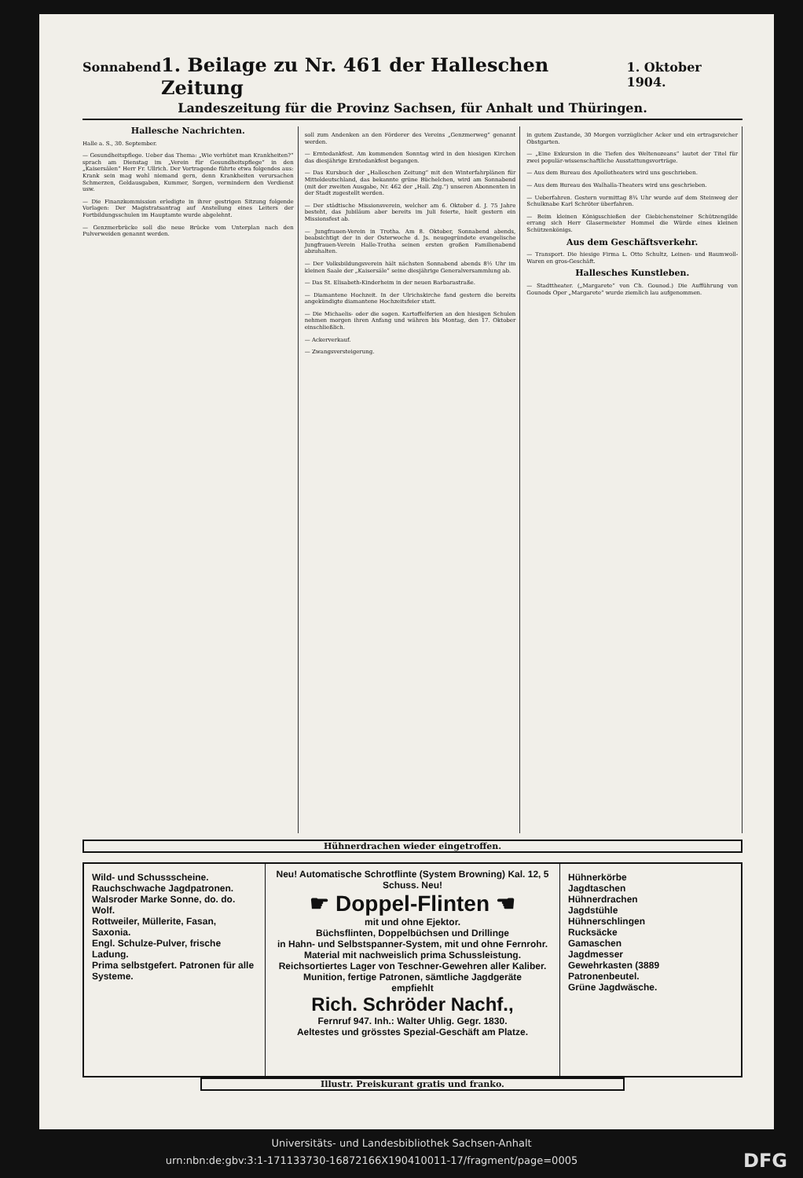Sonnabend 1. Beilage zu Nr. 461 der Halleschen Zeitung 1. Oktober 1904.
Landeszeitung für die Provinz Sachsen, für Anhalt und Thüringen.
Hallesche Nachrichten.
Halle a. S., 30. September.
— Gesundheitspflege. Ueber das Thema: „Wie verhütet man Krankheiten?“ sprach am Dienstag im „Verein für Gesundheitspflege“ in den „Kaisersälen“ Herr Fr. Ullrich. Der Vortragende führte etwa folgendes aus: Krank sein mag wohl niemand gern, denn Krankheiten verursachen Schmerzen, Geldausgaben, Kummer, Sorgen, vermindern den Verdienst usw.
— Die Finanzkommission erledigte in ihrer gestrigen Sitzung folgende Vorlagen: Der Magistratsantrag auf Anstellung eines Leiters der Fortbildungsschulen im Hauptamte wurde abgelehnt.
— Genzmerbrücke soll die neue Brücke vom Unterplan nach den Pulverweiden genannt werden.
soll zum Andenken an den Förderer des Vereins „Genzmerweg“ genannt werden.
— Erntedankfest. Am kommenden Sonntag wird in den hiesigen Kirchen das diesjährige Erntedankfest begangen.
— Das Kursbuch der „Halleschen Zeitung“ mit den Winterfahrplänen für Mitteldeutschland, das bekannte grüne Büchelchen, wird am Sonnabend (mit der zweiten Ausgabe, Nr. 462 der „Hall. Ztg.“) unseren Abonnenten in der Stadt zugestellt werden.
— Der städtische Missionsverein, welcher am 6. Oktober d. J. 75 Jahre besteht, das Jubiläum aber bereits im Juli feierte, hielt gestern ein Missionsfest ab.
— Jungfrauen-Verein in Trotha. Am 8. Oktober, Sonnabend abends, beabsichtigt der in der Osterwoche d. Js. neugegründete evangelische Jungfrauen-Verein Halle-Trotha seinen ersten großen Familienabend abzuhalten.
— Der Volksbildungsverein hält nächsten Sonnabend abends 8½ Uhr im kleinen Saale der „Kaisersäle“ seine diesjährige Generalversammlung ab.
— Das St. Elisabeth-Kinderheim in der neuen Barbarastraße.
— Diamantene Hochzeit. In der Ulrichskirche fand gestern die bereits angekündigte diamantene Hochzeitsfeier statt.
— Die Michaelis- oder die sogen. Kartoffelferien an den hiesigen Schulen nehmen morgen ihren Anfang und währen bis Montag, den 17. Oktober einschließlich.
— Ackerverkauf.
— Zwangsversteigerung.
in gutem Zustande, 30 Morgen vorzüglicher Acker und ein ertragsreicher Obstgarten.
— „Eine Exkursion in die Tiefen des Weltenozeans“ lautet der Titel für zwei populär-wissenschaftliche Ausstattungsvorträge.
— Aus dem Bureau des Apollotheaters wird uns geschrieben.
— Aus dem Bureau des Walhalla-Theaters wird uns geschrieben.
— Ueberfahren. Gestern vormittag 8¾ Uhr wurde auf dem Steinweg der Schulknabe Karl Schröter überfahren.
— Beim kleinen Königsschießen der Giebichensteiner Schützengilde errang sich Herr Glasermeister Hommel die Würde eines kleinen Schützenkönigs.
Aus dem Geschäftsverkehr.
— Transport. Die hiesige Firma L. Otto Schultz, Leinen- und Baumwoll-Waren en gros-Geschäft.
Hallesches Kunstleben.
— Stadttheater. („Margarete“ von Ch. Gounod.) Die Aufführung von Gounods Oper „Margarete“ wurde ziemlich lau aufgenommen.
Hühnerdrachen wieder eingetroffen.
Wild- und Schussscheine.
Rauchschwache Jagdpatronen.
Walsroder Marke Sonne, do. do. Wolf.
Rottweiler, Müllerite, Fasan, Saxonia.
Engl. Schulze-Pulver, frische Ladung.
Prima selbstgefert. Patronen für alle Systeme.
Neu! Automatische Schrotflinte (System Browning) Kal. 12, 5 Schuss. Neu!
☛ Doppel-Flinten ☚
mit und ohne Ejektor.
Büchsflinten, Doppelbüchsen und Drillinge
in Hahn- und Selbstspanner-System, mit und ohne Fernrohr.
Material mit nachweislich prima Schussleistung.
Reichsortiertes Lager von Teschner-Gewehren aller Kaliber.
Munition, fertige Patronen, sämtliche Jagdgeräte
empfiehlt
Rich. Schröder Nachf.,
Fernruf 947. Inh.: Walter Uhlig. Gegr. 1830.
Aeltestes und grösstes Spezial-Geschäft am Platze.
Hühnerkörbe
Jagdtaschen
Hühnerdrachen
Jagdstühle
Hühnerschlingen
Rucksäcke
Gamaschen
Jagdmesser
Gewehrkasten (3889
Patronenbeutel.
Grüne Jagdwäsche.
Illustr. Preiskurant gratis und franko.
Universitäts- und Landesbibliothek Sachsen-Anhalt
urn:nbn:de:gbv:3:1-171133730-16872166X190410011-17/fragment/page=0005 DFG